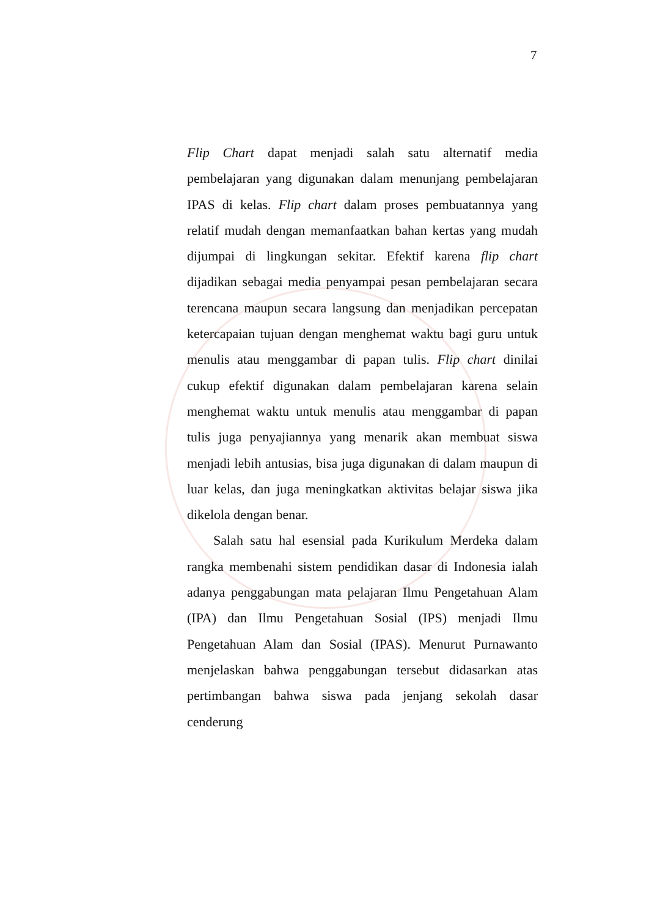7
Flip Chart dapat menjadi salah satu alternatif media pembelajaran yang digunakan dalam menunjang pembelajaran IPAS di kelas. Flip chart dalam proses pembuatannya yang relatif mudah dengan memanfaatkan bahan kertas yang mudah dijumpai di lingkungan sekitar. Efektif karena flip chart dijadikan sebagai media penyampai pesan pembelajaran secara terencana maupun secara langsung dan menjadikan percepatan ketercapaian tujuan dengan menghemat waktu bagi guru untuk menulis atau menggambar di papan tulis. Flip chart dinilai cukup efektif digunakan dalam pembelajaran karena selain menghemat waktu untuk menulis atau menggambar di papan tulis juga penyajiannya yang menarik akan membuat siswa menjadi lebih antusias, bisa juga digunakan di dalam maupun di luar kelas, dan juga meningkatkan aktivitas belajar siswa jika dikelola dengan benar.
Salah satu hal esensial pada Kurikulum Merdeka dalam rangka membenahi sistem pendidikan dasar di Indonesia ialah adanya penggabungan mata pelajaran Ilmu Pengetahuan Alam (IPA) dan Ilmu Pengetahuan Sosial (IPS) menjadi Ilmu Pengetahuan Alam dan Sosial (IPAS). Menurut Purnawanto menjelaskan bahwa penggabungan tersebut didasarkan atas pertimbangan bahwa siswa pada jenjang sekolah dasar cenderung